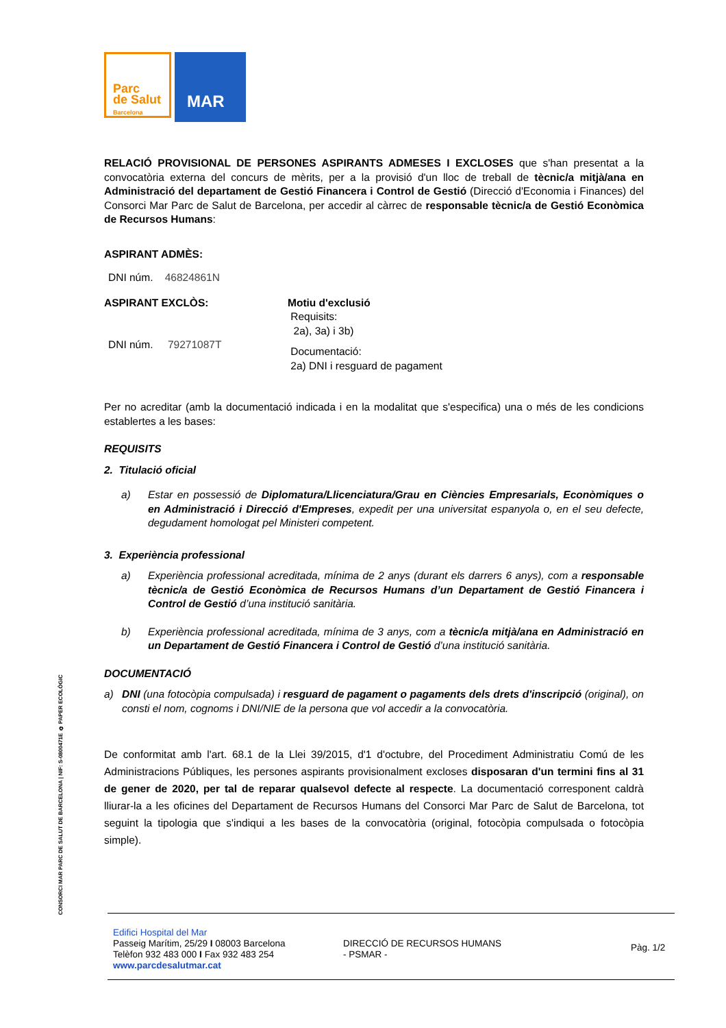Parc
de Salut
Barcelona
MAR
RELACIÓ PROVISIONAL DE PERSONES ASPIRANTS ADMESES I EXCLOSES que s'han presentat a la convocatòria externa del concurs de mèrits, per a la provisió d'un lloc de treball de tècnic/a mitjà/ana en Administració del departament de Gestió Financera i Control de Gestió (Direcció d'Economia i Finances) del Consorci Mar Parc de Salut de Barcelona, per accedir al càrrec de responsable tècnic/a de Gestió Econòmica de Recursos Humans:
ASPIRANT ADMÈS:
DNI núm. 46824861N
ASPIRANT EXCLÒS:
DNI núm. 79271087T
Motiu d'exclusió
Requisits:
2a), 3a) i 3b)
Documentació:
2a) DNI i resguard de pagament
Per no acreditar (amb la documentació indicada i en la modalitat que s'especifica) una o més de les condicions establertes a les bases:
REQUISITS
2. Titulació oficial
a) Estar en possessió de Diplomatura/Llicenciatura/Grau en Ciències Empresarials, Econòmiques o en Administració i Direcció d'Empreses, expedit per una universitat espanyola o, en el seu defecte, degudament homologat pel Ministeri competent.
3. Experiència professional
a) Experiència professional acreditada, mínima de 2 anys (durant els darrers 6 anys), com a responsable tècnic/a de Gestió Econòmica de Recursos Humans d’un Departament de Gestió Financera i Control de Gestió d’una institució sanitària.
b) Experiència professional acreditada, mínima de 3 anys, com a tècnic/a mitjà/ana en Administració en un Departament de Gestió Financera i Control de Gestió d’una institució sanitària.
DOCUMENTACIÓ
a) DNI (una fotocòpia compulsada) i resguard de pagament o pagaments dels drets d'inscripció (original), on consti el nom, cognoms i DNI/NIE de la persona que vol accedir a la convocatòria.
De conformitat amb l'art. 68.1 de la Llei 39/2015, d'1 d'octubre, del Procediment Administratiu Comú de les Administracions Públiques, les persones aspirants provisionalment excloses disposaran d'un termini fins al 31 de gener de 2020, per tal de reparar qualsevol defecte al respecte. La documentació corresponent caldrà lliurar-la a les oficines del Departament de Recursos Humans del Consorci Mar Parc de Salut de Barcelona, tot seguint la tipologia que s'indiqui a les bases de la convocatòria (original, fotocòpia compulsada o fotocòpia simple).
CONSORCI MAR PARC DE SALUT DE BARCELONA | NIF: S-0800471E ♻ PAPER ECOLÒGIC
Edifici Hospital del Mar
Passeig Marítim, 25/29 I 08003 Barcelona
Telèfon 932 483 000 I Fax 932 483 254
www.parcdesalutmar.cat
DIRECCIÓ DE RECURSOS HUMANS
- PSMAR -
Pàg. 1/2